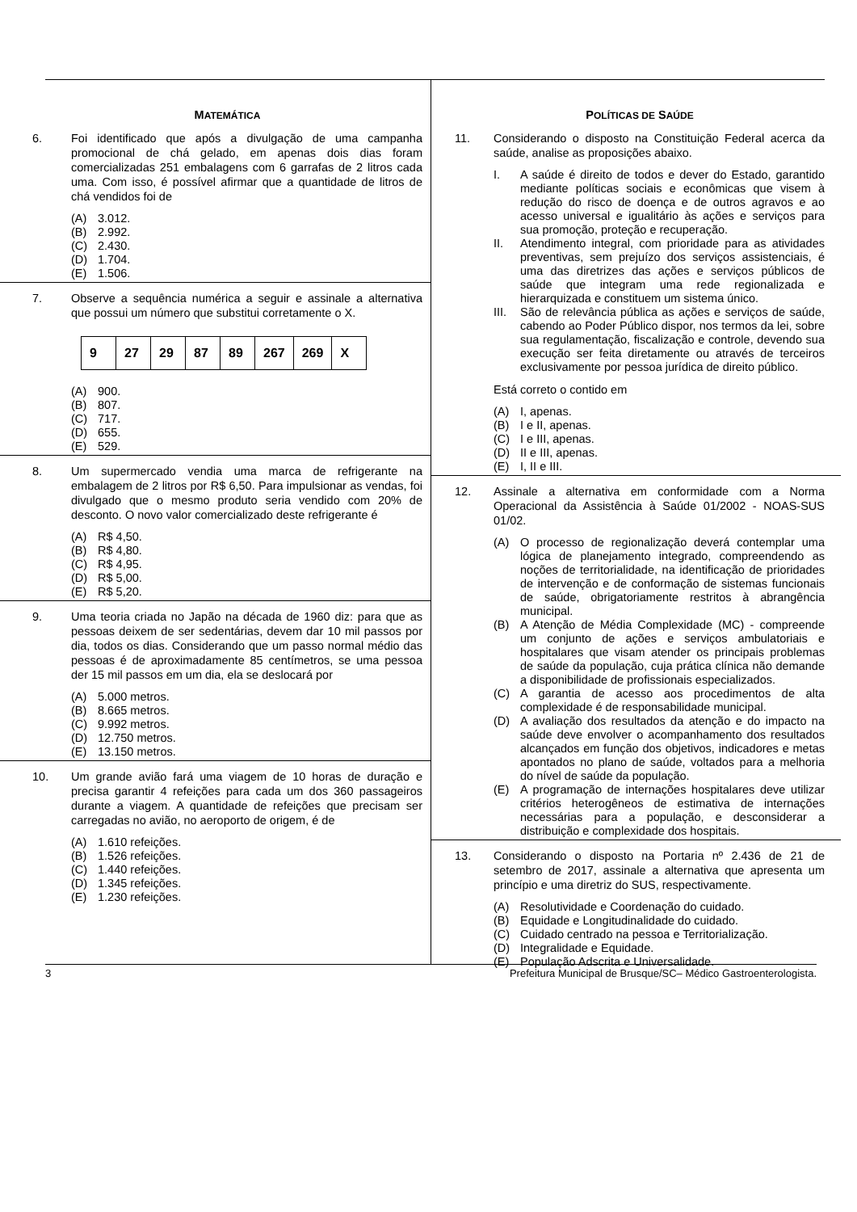MATEMÁTICA
6. Foi identificado que após a divulgação de uma campanha promocional de chá gelado, em apenas dois dias foram comercializadas 251 embalagens com 6 garrafas de 2 litros cada uma. Com isso, é possível afirmar que a quantidade de litros de chá vendidos foi de
(A) 3.012.
(B) 2.992.
(C) 2.430.
(D) 1.704.
(E) 1.506.
7. Observe a sequência numérica a seguir e assinale a alternativa que possui um número que substitui corretamente o X.
| 9 | 27 | 29 | 87 | 89 | 267 | 269 | X |
(A) 900.
(B) 807.
(C) 717.
(D) 655.
(E) 529.
8. Um supermercado vendia uma marca de refrigerante na embalagem de 2 litros por R$ 6,50. Para impulsionar as vendas, foi divulgado que o mesmo produto seria vendido com 20% de desconto. O novo valor comercializado deste refrigerante é
(A) R$ 4,50.
(B) R$ 4,80.
(C) R$ 4,95.
(D) R$ 5,00.
(E) R$ 5,20.
9. Uma teoria criada no Japão na década de 1960 diz: para que as pessoas deixem de ser sedentárias, devem dar 10 mil passos por dia, todos os dias. Considerando que um passo normal médio das pessoas é de aproximadamente 85 centímetros, se uma pessoa der 15 mil passos em um dia, ela se deslocará por
(A) 5.000 metros.
(B) 8.665 metros.
(C) 9.992 metros.
(D) 12.750 metros.
(E) 13.150 metros.
10. Um grande avião fará uma viagem de 10 horas de duração e precisa garantir 4 refeições para cada um dos 360 passageiros durante a viagem. A quantidade de refeições que precisam ser carregadas no avião, no aeroporto de origem, é de
(A) 1.610 refeições.
(B) 1.526 refeições.
(C) 1.440 refeições.
(D) 1.345 refeições.
(E) 1.230 refeições.
POLÍTICAS DE SAÚDE
11. Considerando o disposto na Constituição Federal acerca da saúde, analise as proposições abaixo.
I. A saúde é direito de todos e dever do Estado, garantido mediante políticas sociais e econômicas que visem à redução do risco de doença e de outros agravos e ao acesso universal e igualitário às ações e serviços para sua promoção, proteção e recuperação.
II. Atendimento integral, com prioridade para as atividades preventivas, sem prejuízo dos serviços assistenciais, é uma das diretrizes das ações e serviços públicos de saúde que integram uma rede regionalizada e hierarquizada e constituem um sistema único.
III. São de relevância pública as ações e serviços de saúde, cabendo ao Poder Público dispor, nos termos da lei, sobre sua regulamentação, fiscalização e controle, devendo sua execução ser feita diretamente ou através de terceiros exclusivamente por pessoa jurídica de direito público.
Está correto o contido em
(A) I, apenas.
(B) I e II, apenas.
(C) I e III, apenas.
(D) II e III, apenas.
(E) I, II e III.
12. Assinale a alternativa em conformidade com a Norma Operacional da Assistência à Saúde 01/2002 - NOAS-SUS 01/02.
(A) O processo de regionalização deverá contemplar uma lógica de planejamento integrado, compreendendo as noções de territorialidade, na identificação de prioridades de intervenção e de conformação de sistemas funcionais de saúde, obrigatoriamente restritos à abrangência municipal.
(B) A Atenção de Média Complexidade (MC) - compreende um conjunto de ações e serviços ambulatoriais e hospitalares que visam atender os principais problemas de saúde da população, cuja prática clínica não demande a disponibilidade de profissionais especializados.
(C) A garantia de acesso aos procedimentos de alta complexidade é de responsabilidade municipal.
(D) A avaliação dos resultados da atenção e do impacto na saúde deve envolver o acompanhamento dos resultados alcançados em função dos objetivos, indicadores e metas apontados no plano de saúde, voltados para a melhoria do nível de saúde da população.
(E) A programação de internações hospitalares deve utilizar critérios heterogêneos de estimativa de internações necessárias para a população, e desconsiderar a distribuição e complexidade dos hospitais.
13. Considerando o disposto na Portaria nº 2.436 de 21 de setembro de 2017, assinale a alternativa que apresenta um princípio e uma diretriz do SUS, respectivamente.
(A) Resolutividade e Coordenação do cuidado.
(B) Equidade e Longitudinalidade do cuidado.
(C) Cuidado centrado na pessoa e Territorialização.
(D) Integralidade e Equidade.
(E) População Adscrita e Universalidade.
3 Prefeitura Municipal de Brusque/SC– Médico Gastroenterologista.